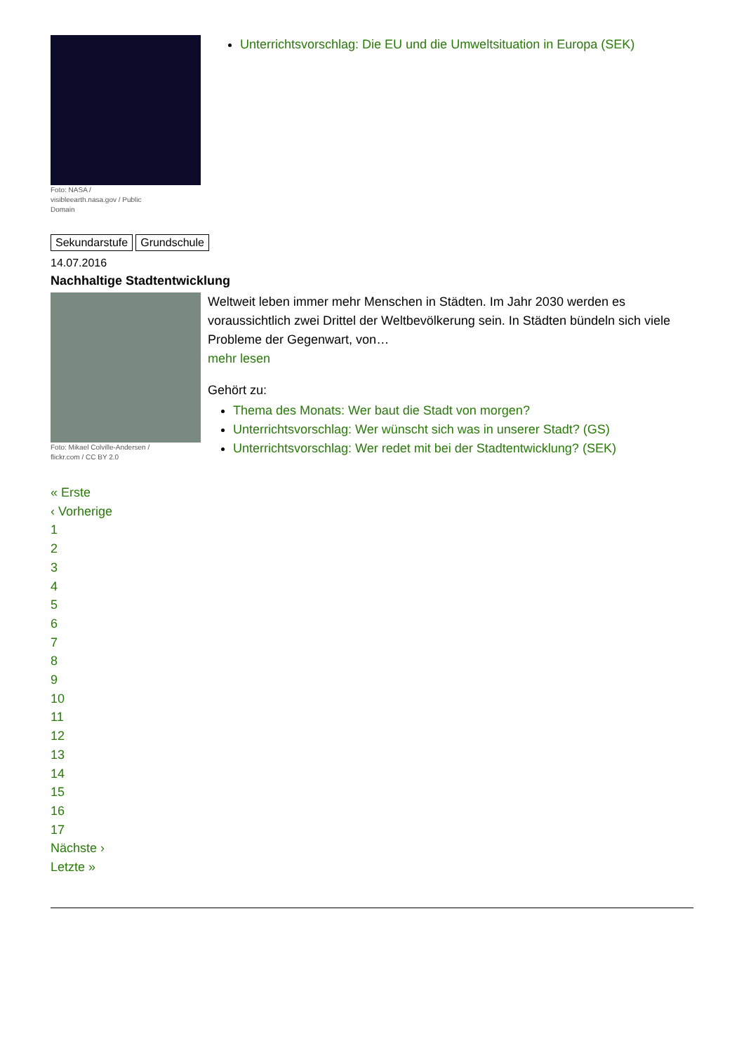Foto: NASA / visibleearth.nasa.gov / Public Domain
Unterrichtsvorschlag: Die EU und die Umweltsituation in Europa (SEK)
Sekundarstufe Grundschule
14.07.2016
Nachhaltige Stadtentwicklung
Foto: Mikael Colville-Andersen / flickr.com / CC BY 2.0
Weltweit leben immer mehr Menschen in Städten. Im Jahr 2030 werden es voraussichtlich zwei Drittel der Weltbevölkerung sein. In Städten bündeln sich viele Probleme der Gegenwart, von…
mehr lesen
Gehört zu:
Thema des Monats: Wer baut die Stadt von morgen?
Unterrichtsvorschlag: Wer wünscht sich was in unserer Stadt? (GS)
Unterrichtsvorschlag: Wer redet mit bei der Stadtentwicklung? (SEK)
« Erste
‹ Vorherige
1
2
3
4
5
6
7
8
9
10
11
12
13
14
15
16
17
Nächste ›
Letzte »